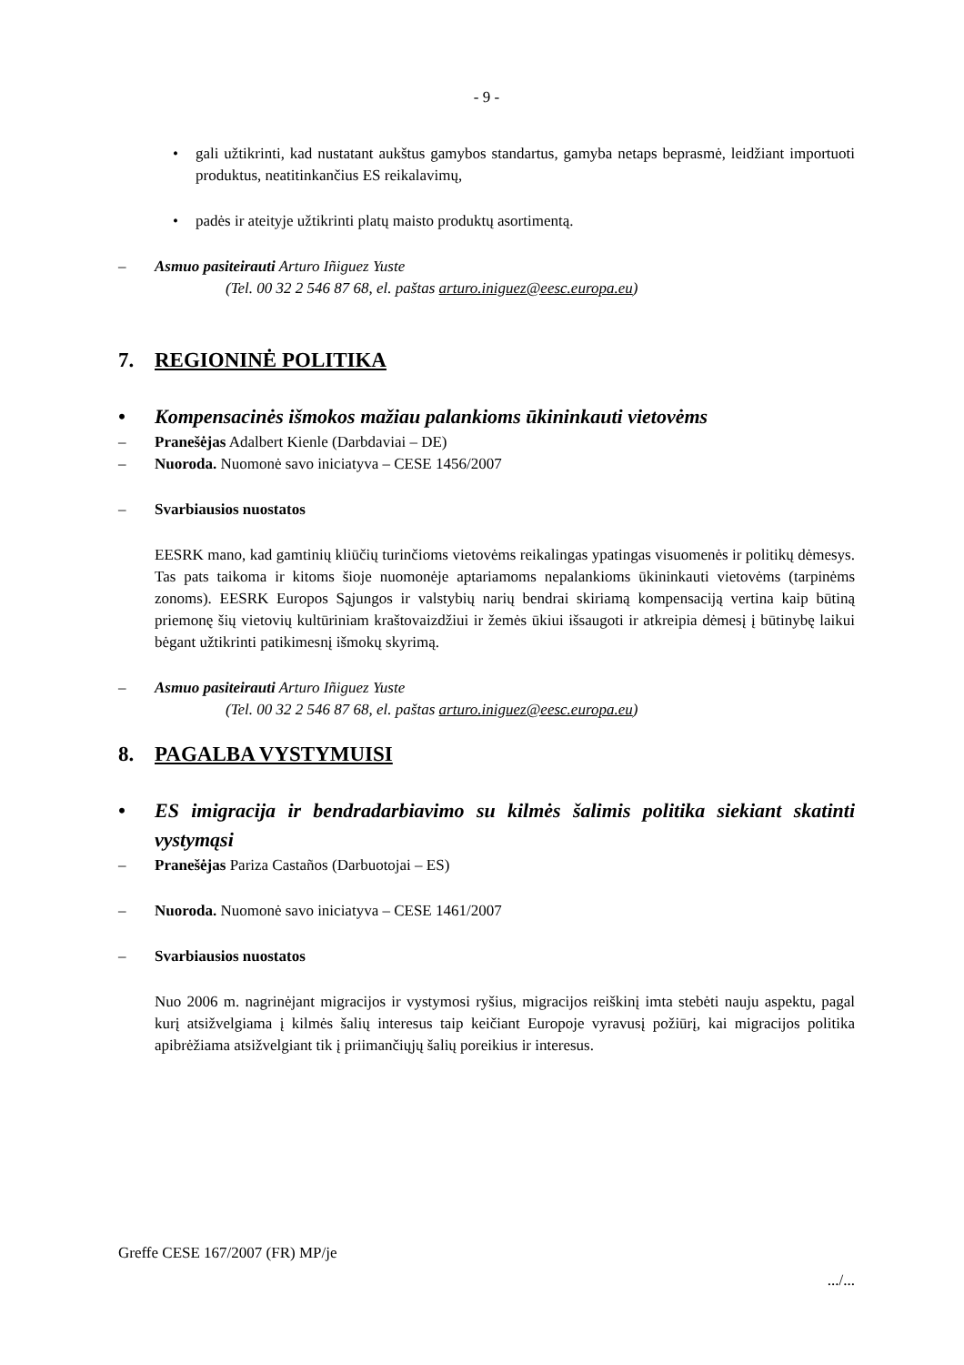- 9 -
• gali užtikrinti, kad nustatant aukštus gamybos standartus, gamyba netaps beprasmė, leidžiant importuoti produktus, neatitinkančius ES reikalavimų,
• padės ir ateityje užtikrinti platų maisto produktų asortimentą.
– Asmuo pasiteirauti Arturo Iñiguez Yuste
(Tel. 00 32 2 546 87 68, el. paštas arturo.iniguez@eesc.europa.eu)
7. REGIONINĖ POLITIKA
• Kompensacinės išmokos mažiau palankioms ūkininkauti vietovėms
– Pranešėjas Adalbert Kienle (Darbdaviai – DE)
– Nuoroda. Nuomonė savo iniciatyva – CESE 1456/2007
– Svarbiausios nuostatos
EESRK mano, kad gamtinių kliūčių turinčioms vietovėms reikalingas ypatingas visuomenės ir politikų dėmesys. Tas pats taikoma ir kitoms šioje nuomonėje aptariamoms nepalankioms ūkininkauti vietovėms (tarpinėms zonoms). EESRK Europos Sąjungos ir valstybių narių bendrai skiriamą kompensaciją vertina kaip būtiną priemonę šių vietovių kultūriniam kraštovaizdžiui ir žemės ūkiui išsaugoti ir atkreipia dėmesį į būtinybę laikui bėgant užtikrinti patikimesnį išmokų skyrimą.
– Asmuo pasiteirauti Arturo Iñiguez Yuste
(Tel. 00 32 2 546 87 68, el. paštas arturo.iniguez@eesc.europa.eu)
8. PAGALBA VYSTYMUISI
• ES imigracija ir bendradarbiavimo su kilmės šalimis politika siekiant skatinti vystymąsi
– Pranešėjas Pariza Castaños (Darbuotojai – ES)
– Nuoroda. Nuomonė savo iniciatyva – CESE 1461/2007
– Svarbiausios nuostatos
Nuo 2006 m. nagrinėjant migracijos ir vystymosi ryšius, migracijos reiškinį imta stebėti nauju aspektu, pagal kurį atsižvelgiama į kilmės šalių interesus taip keičiant Europoje vyravusį požiūrį, kai migracijos politika apibrėžiama atsižvelgiant tik į priimančiųjų šalių poreikius ir interesus.
Greffe CESE 167/2007 (FR) MP/je
.../...